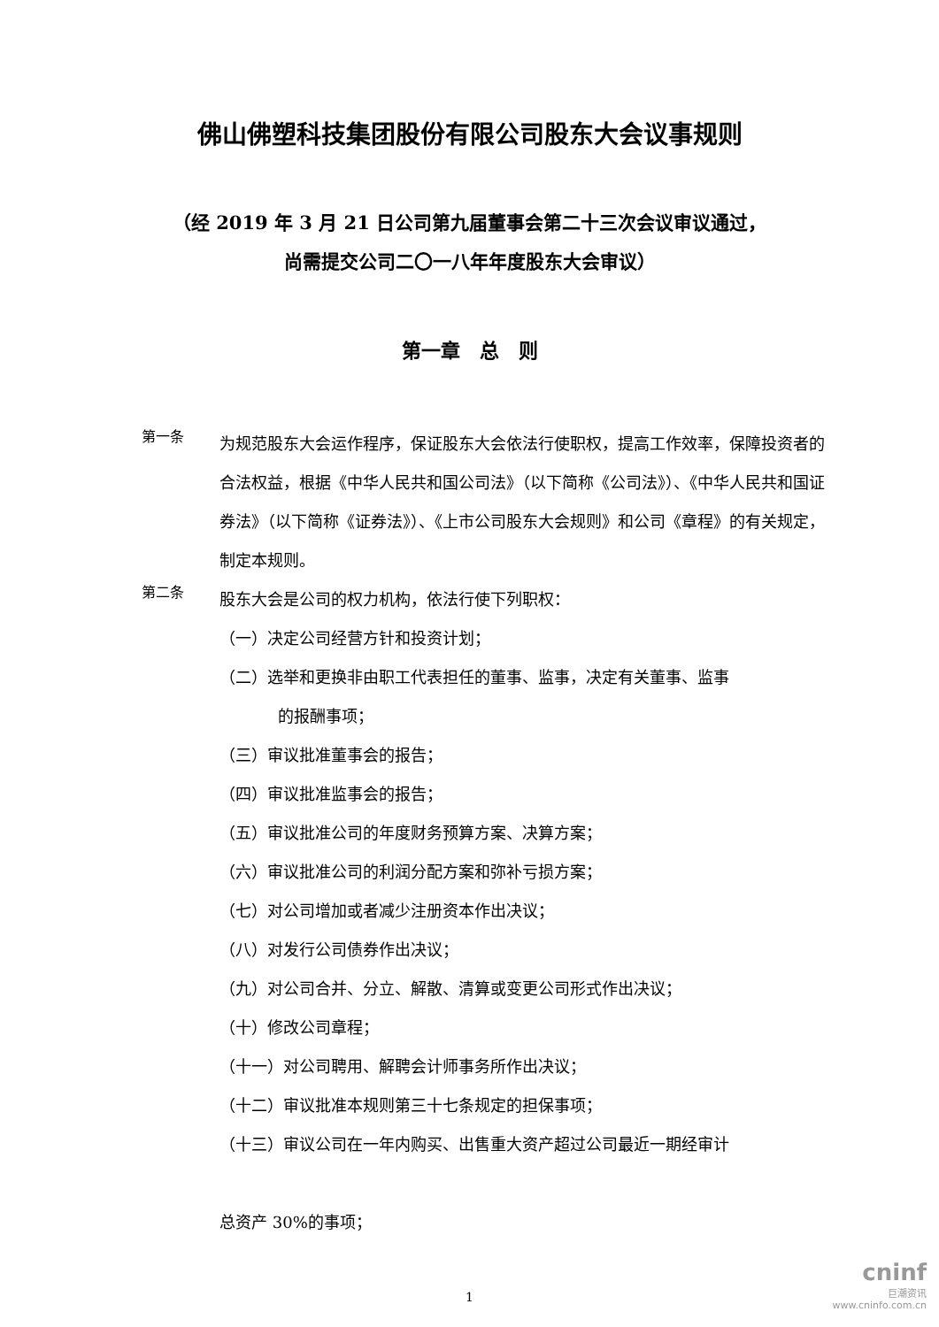佛山佛塑科技集团股份有限公司股东大会议事规则
（经 2019 年 3 月 21 日公司第九届董事会第二十三次会议审议通过，
尚需提交公司二〇一八年年度股东大会审议）
第一章　总　则
第一条
为规范股东大会运作程序，保证股东大会依法行使职权，提高工作效率，保障投资者的合法权益，根据《中华人民共和国公司法》（以下简称《公司法》）、《中华人民共和国证券法》（以下简称《证券法》）、《上市公司股东大会规则》和公司《章程》的有关规定，制定本规则。
第二条
股东大会是公司的权力机构，依法行使下列职权：
（一）决定公司经营方针和投资计划；
（二）选举和更换非由职工代表担任的董事、监事，决定有关董事、监事
的报酬事项；
（三）审议批准董事会的报告；
（四）审议批准监事会的报告；
（五）审议批准公司的年度财务预算方案、决算方案；
（六）审议批准公司的利润分配方案和弥补亏损方案；
（七）对公司增加或者减少注册资本作出决议；
（八）对发行公司债券作出决议；
（九）对公司合并、分立、解散、清算或变更公司形式作出决议；
（十）修改公司章程；
（十一）对公司聘用、解聘会计师事务所作出决议；
（十二）审议批准本规则第三十七条规定的担保事项；
（十三）审议公司在一年内购买、出售重大资产超过公司最近一期经审计
.
总资产 30%的事项；
1
cninf
巨潮资讯
www.cninfo.com.cn